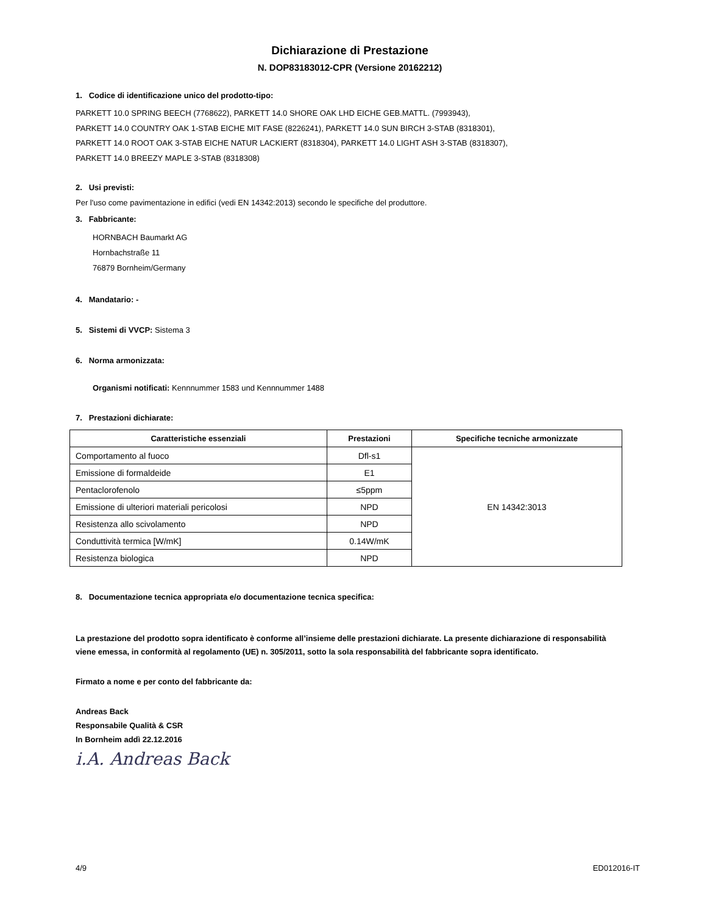Dichiarazione di Prestazione
N. DOP83183012-CPR (Versione 20162212)
1. Codice di identificazione unico del prodotto-tipo:
PARKETT 10.0 SPRING BEECH (7768622), PARKETT 14.0 SHORE OAK LHD EICHE GEB.MATTL. (7993943),
PARKETT 14.0 COUNTRY OAK 1-STAB EICHE MIT FASE (8226241), PARKETT 14.0 SUN BIRCH 3-STAB (8318301),
PARKETT 14.0 ROOT OAK 3-STAB EICHE NATUR LACKIERT (8318304), PARKETT 14.0 LIGHT ASH 3-STAB (8318307),
PARKETT 14.0 BREEZY MAPLE 3-STAB (8318308)
2. Usi previsti:
Per l'uso come pavimentazione in edifici (vedi EN 14342:2013) secondo le specifiche del produttore.
3. Fabbricante:
HORNBACH Baumarkt AG
Hornbachstraße 11
76879 Bornheim/Germany
4. Mandatario: -
5. Sistemi di VVCP: Sistema 3
6. Norma armonizzata:
Organismi notificati: Kennnummer 1583 und Kennnummer 1488
7. Prestazioni dichiarate:
| Caratteristiche essenziali | Prestazioni | Specifiche tecniche armonizzate |
| --- | --- | --- |
| Comportamento al fuoco | Dfl-s1 | EN 14342:3013 |
| Emissione di formaldeide | E1 | |
| Pentaclorofenolo | ≤5ppm | |
| Emissione di ulteriori materiali pericolosi | NPD | |
| Resistenza allo scivolamento | NPD | |
| Conduttività termica [W/mK] | 0.14W/mK | |
| Resistenza biologica | NPD | |
8. Documentazione tecnica appropriata e/o documentazione tecnica specifica:
La prestazione del prodotto sopra identificato è conforme all’insieme delle prestazioni dichiarate. La presente dichiarazione di responsabilità viene emessa, in conformità al regolamento (UE) n. 305/2011, sotto la sola responsabilità del fabbricante sopra identificato.
Firmato a nome e per conto del fabbricante da:
Andreas Back
Responsabile Qualità & CSR
In Bornheim addì 22.12.2016
i.A. Andreas Back
4/9 ED012016-IT